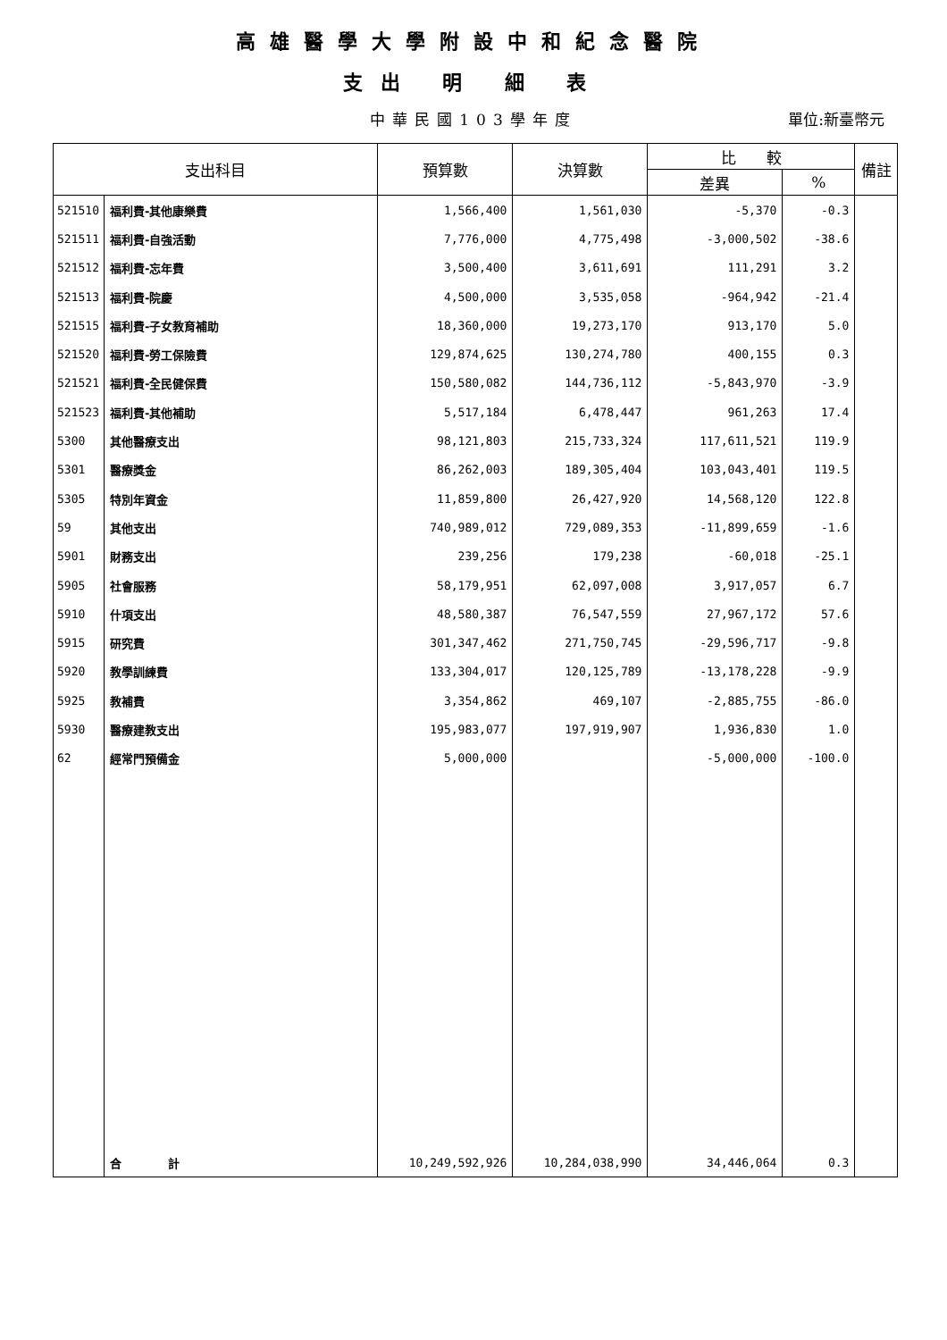高雄醫學大學附設中和紀念醫院
支出 明 細 表
中華民國103學年度
單位:新臺幣元
| 支出科目 | | 預算數 | 決算數 | 比 較 | | 備註 |
| --- | --- | --- | --- | --- | --- | --- |
| | | | | 差異 | % | |
| 521510 | 福利費-其他康樂費 | 1,566,400 | 1,561,030 | -5,370 | -0.3 | |
| 521511 | 福利費-自強活動 | 7,776,000 | 4,775,498 | -3,000,502 | -38.6 | |
| 521512 | 福利費-忘年費 | 3,500,400 | 3,611,691 | 111,291 | 3.2 | |
| 521513 | 福利費-院慶 | 4,500,000 | 3,535,058 | -964,942 | -21.4 | |
| 521515 | 福利費-子女教育補助 | 18,360,000 | 19,273,170 | 913,170 | 5.0 | |
| 521520 | 福利費-勞工保險費 | 129,874,625 | 130,274,780 | 400,155 | 0.3 | |
| 521521 | 福利費-全民健保費 | 150,580,082 | 144,736,112 | -5,843,970 | -3.9 | |
| 521523 | 福利費-其他補助 | 5,517,184 | 6,478,447 | 961,263 | 17.4 | |
| 5300 | 其他醫療支出 | 98,121,803 | 215,733,324 | 117,611,521 | 119.9 | |
| 5301 | 醫療獎金 | 86,262,003 | 189,305,404 | 103,043,401 | 119.5 | |
| 5305 | 特別年資金 | 11,859,800 | 26,427,920 | 14,568,120 | 122.8 | |
| 59 | 其他支出 | 740,989,012 | 729,089,353 | -11,899,659 | -1.6 | |
| 5901 | 財務支出 | 239,256 | 179,238 | -60,018 | -25.1 | |
| 5905 | 社會服務 | 58,179,951 | 62,097,008 | 3,917,057 | 6.7 | |
| 5910 | 什項支出 | 48,580,387 | 76,547,559 | 27,967,172 | 57.6 | |
| 5915 | 研究費 | 301,347,462 | 271,750,745 | -29,596,717 | -9.8 | |
| 5920 | 教學訓練費 | 133,304,017 | 120,125,789 | -13,178,228 | -9.9 | |
| 5925 | 教補費 | 3,354,862 | 469,107 | -2,885,755 | -86.0 | |
| 5930 | 醫療建教支出 | 195,983,077 | 197,919,907 | 1,936,830 | 1.0 | |
| 62 | 經常門預備金 | 5,000,000 | | -5,000,000 | -100.0 | |
| | 合 計 | 10,249,592,926 | 10,284,038,990 | 34,446,064 | 0.3 | |